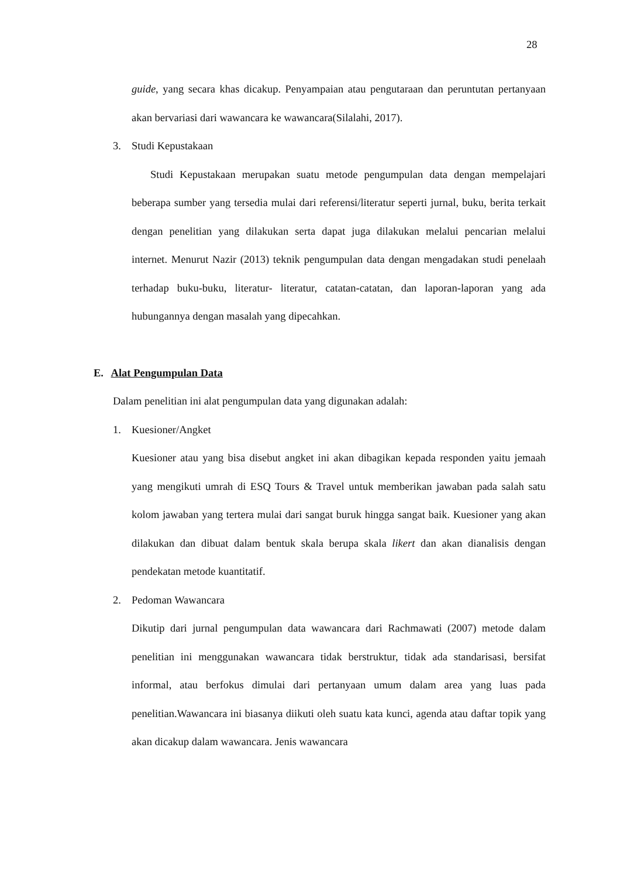28
guide, yang secara khas dicakup. Penyampaian atau pengutaraan dan peruntutan pertanyaan akan bervariasi dari wawancara ke wawancara(Silalahi, 2017).
3. Studi Kepustakaan
Studi Kepustakaan merupakan suatu metode pengumpulan data dengan mempelajari beberapa sumber yang tersedia mulai dari referensi/literatur seperti jurnal, buku, berita terkait dengan penelitian yang dilakukan serta dapat juga dilakukan melalui pencarian melalui internet. Menurut Nazir (2013) teknik pengumpulan data dengan mengadakan studi penelaah terhadap buku-buku, literatur- literatur, catatan-catatan, dan laporan-laporan yang ada hubungannya dengan masalah yang dipecahkan.
E. Alat Pengumpulan Data
Dalam penelitian ini alat pengumpulan data yang digunakan adalah:
1. Kuesioner/Angket
Kuesioner atau yang bisa disebut angket ini akan dibagikan kepada responden yaitu jemaah yang mengikuti umrah di ESQ Tours & Travel untuk memberikan jawaban pada salah satu kolom jawaban yang tertera mulai dari sangat buruk hingga sangat baik. Kuesioner yang akan dilakukan dan dibuat dalam bentuk skala berupa skala likert dan akan dianalisis dengan pendekatan metode kuantitatif.
2. Pedoman Wawancara
Dikutip dari jurnal pengumpulan data wawancara dari Rachmawati (2007) metode dalam penelitian ini menggunakan wawancara tidak berstruktur, tidak ada standarisasi, bersifat informal, atau berfokus dimulai dari pertanyaan umum dalam area yang luas pada penelitian.Wawancara ini biasanya diikuti oleh suatu kata kunci, agenda atau daftar topik yang akan dicakup dalam wawancara. Jenis wawancara